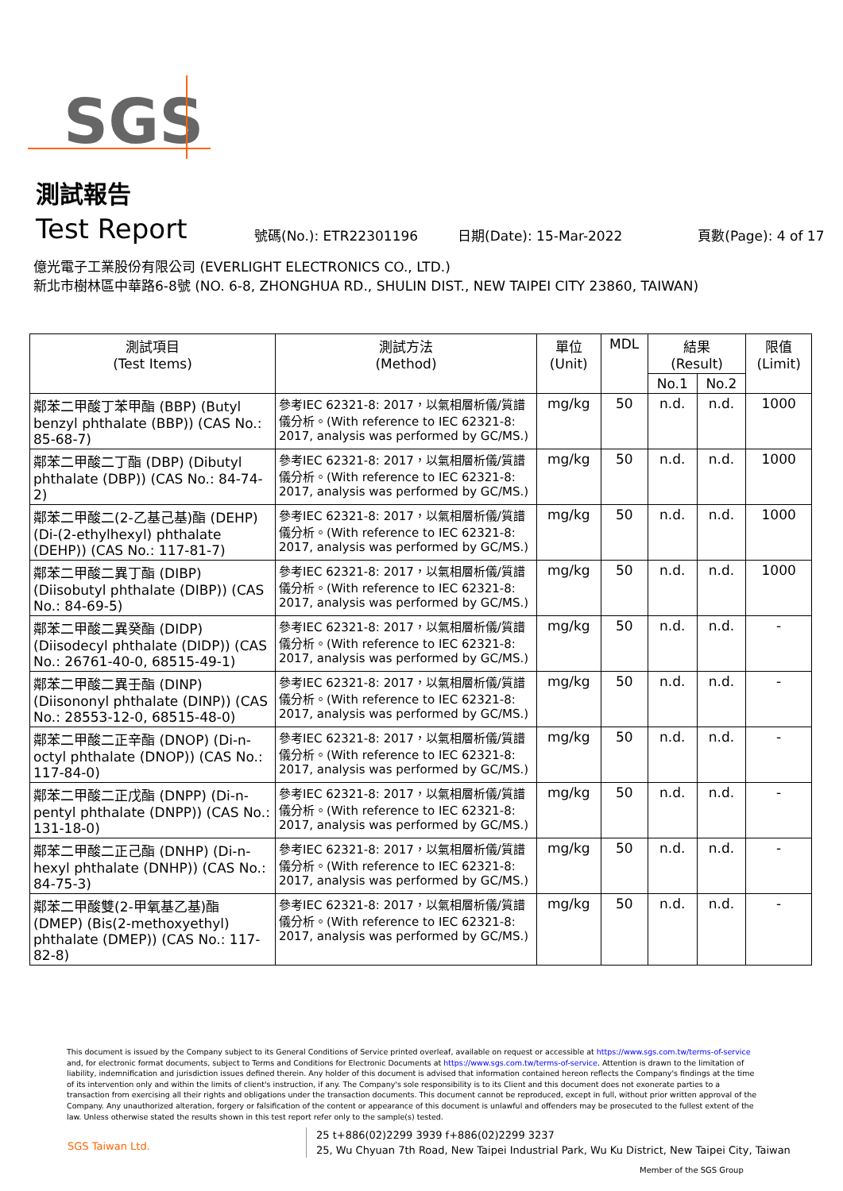SGS
測試報告
Test Report
號碼(No.): ETR22301196
日期(Date): 15-Mar-2022
頁數(Page): 4 of 17
億光電子工業股份有限公司 (EVERLIGHT ELECTRONICS CO., LTD.)
新北市樹林區中華路6-8號 (NO. 6-8, ZHONGHUA RD., SHULIN DIST., NEW TAIPEI CITY 23860, TAIWAN)
| 測試項目 (Test Items) | 測試方法 (Method) | 單位 (Unit) | MDL | 結果 (Result) | | 限值 (Limit) |
| --- | --- | --- | --- | --- | --- | --- |
| | | | | No.1 | No.2 | |
| 鄰苯二甲酸丁苯甲酯 (BBP) (Butyl benzyl phthalate (BBP)) (CAS No.: 85-68-7) | 參考IEC 62321-8: 2017，以氣相層析儀/質譜儀分析。(With reference to IEC 62321-8: 2017, analysis was performed by GC/MS.) | mg/kg | 50 | n.d. | n.d. | 1000 |
| 鄰苯二甲酸二丁酯 (DBP) (Dibutyl phthalate (DBP)) (CAS No.: 84-74-2) | 參考IEC 62321-8: 2017，以氣相層析儀/質譜儀分析。(With reference to IEC 62321-8: 2017, analysis was performed by GC/MS.) | mg/kg | 50 | n.d. | n.d. | 1000 |
| 鄰苯二甲酸二(2-乙基己基)酯 (DEHP) (Di-(2-ethylhexyl) phthalate (DEHP)) (CAS No.: 117-81-7) | 參考IEC 62321-8: 2017，以氣相層析儀/質譜儀分析。(With reference to IEC 62321-8: 2017, analysis was performed by GC/MS.) | mg/kg | 50 | n.d. | n.d. | 1000 |
| 鄰苯二甲酸二異丁酯 (DIBP) (Diisobutyl phthalate (DIBP)) (CAS No.: 84-69-5) | 參考IEC 62321-8: 2017，以氣相層析儀/質譜儀分析。(With reference to IEC 62321-8: 2017, analysis was performed by GC/MS.) | mg/kg | 50 | n.d. | n.d. | 1000 |
| 鄰苯二甲酸二異癸酯 (DIDP) (Diisodecyl phthalate (DIDP)) (CAS No.: 26761-40-0, 68515-49-1) | 參考IEC 62321-8: 2017，以氣相層析儀/質譜儀分析。(With reference to IEC 62321-8: 2017, analysis was performed by GC/MS.) | mg/kg | 50 | n.d. | n.d. | - |
| 鄰苯二甲酸二異壬酯 (DINP) (Diisononyl phthalate (DINP)) (CAS No.: 28553-12-0, 68515-48-0) | 參考IEC 62321-8: 2017，以氣相層析儀/質譜儀分析。(With reference to IEC 62321-8: 2017, analysis was performed by GC/MS.) | mg/kg | 50 | n.d. | n.d. | - |
| 鄰苯二甲酸二正辛酯 (DNOP) (Di-n-octyl phthalate (DNOP)) (CAS No.: 117-84-0) | 參考IEC 62321-8: 2017，以氣相層析儀/質譜儀分析。(With reference to IEC 62321-8: 2017, analysis was performed by GC/MS.) | mg/kg | 50 | n.d. | n.d. | - |
| 鄰苯二甲酸二正戊酯 (DNPP) (Di-n-pentyl phthalate (DNPP)) (CAS No.: 131-18-0) | 參考IEC 62321-8: 2017，以氣相層析儀/質譜儀分析。(With reference to IEC 62321-8: 2017, analysis was performed by GC/MS.) | mg/kg | 50 | n.d. | n.d. | - |
| 鄰苯二甲酸二正己酯 (DNHP) (Di-n-hexyl phthalate (DNHP)) (CAS No.: 84-75-3) | 參考IEC 62321-8: 2017，以氣相層析儀/質譜儀分析。(With reference to IEC 62321-8: 2017, analysis was performed by GC/MS.) | mg/kg | 50 | n.d. | n.d. | - |
| 鄰苯二甲酸雙(2-甲氧基乙基)酯 (DMEP) (Bis(2-methoxyethyl) phthalate (DMEP)) (CAS No.: 117-82-8) | 參考IEC 62321-8: 2017，以氣相層析儀/質譜儀分析。(With reference to IEC 62321-8: 2017, analysis was performed by GC/MS.) | mg/kg | 50 | n.d. | n.d. | - |
This document is issued by the Company subject to its General Conditions of Service printed overleaf, available on request or accessible at https://www.sgs.com.tw/terms-of-service and, for electronic format documents, subject to Terms and Conditions for Electronic Documents at https://www.sgs.com.tw/terms-of-service. Attention is drawn to the limitation of liability, indemnification and jurisdiction issues defined therein. Any holder of this document is advised that information contained hereon reflects the Company's findings at the time of its intervention only and within the limits of client's instruction, if any. The Company's sole responsibility is to its Client and this document does not exonerate parties to a transaction from exercising all their rights and obligations under the transaction documents. This document cannot be reproduced, except in full, without prior written approval of the Company. Any unauthorized alteration, forgery or falsification of the content or appearance of this document is unlawful and offenders may be prosecuted to the fullest extent of the law. Unless otherwise stated the results shown in this test report refer only to the sample(s) tested.
SGS Taiwan Ltd.
25 t+886(02)2299 3939 f+886(02)2299 3237
25, Wu Chyuan 7th Road, New Taipei Industrial Park, Wu Ku District, New Taipei City, Taiwan
Member of the SGS Group